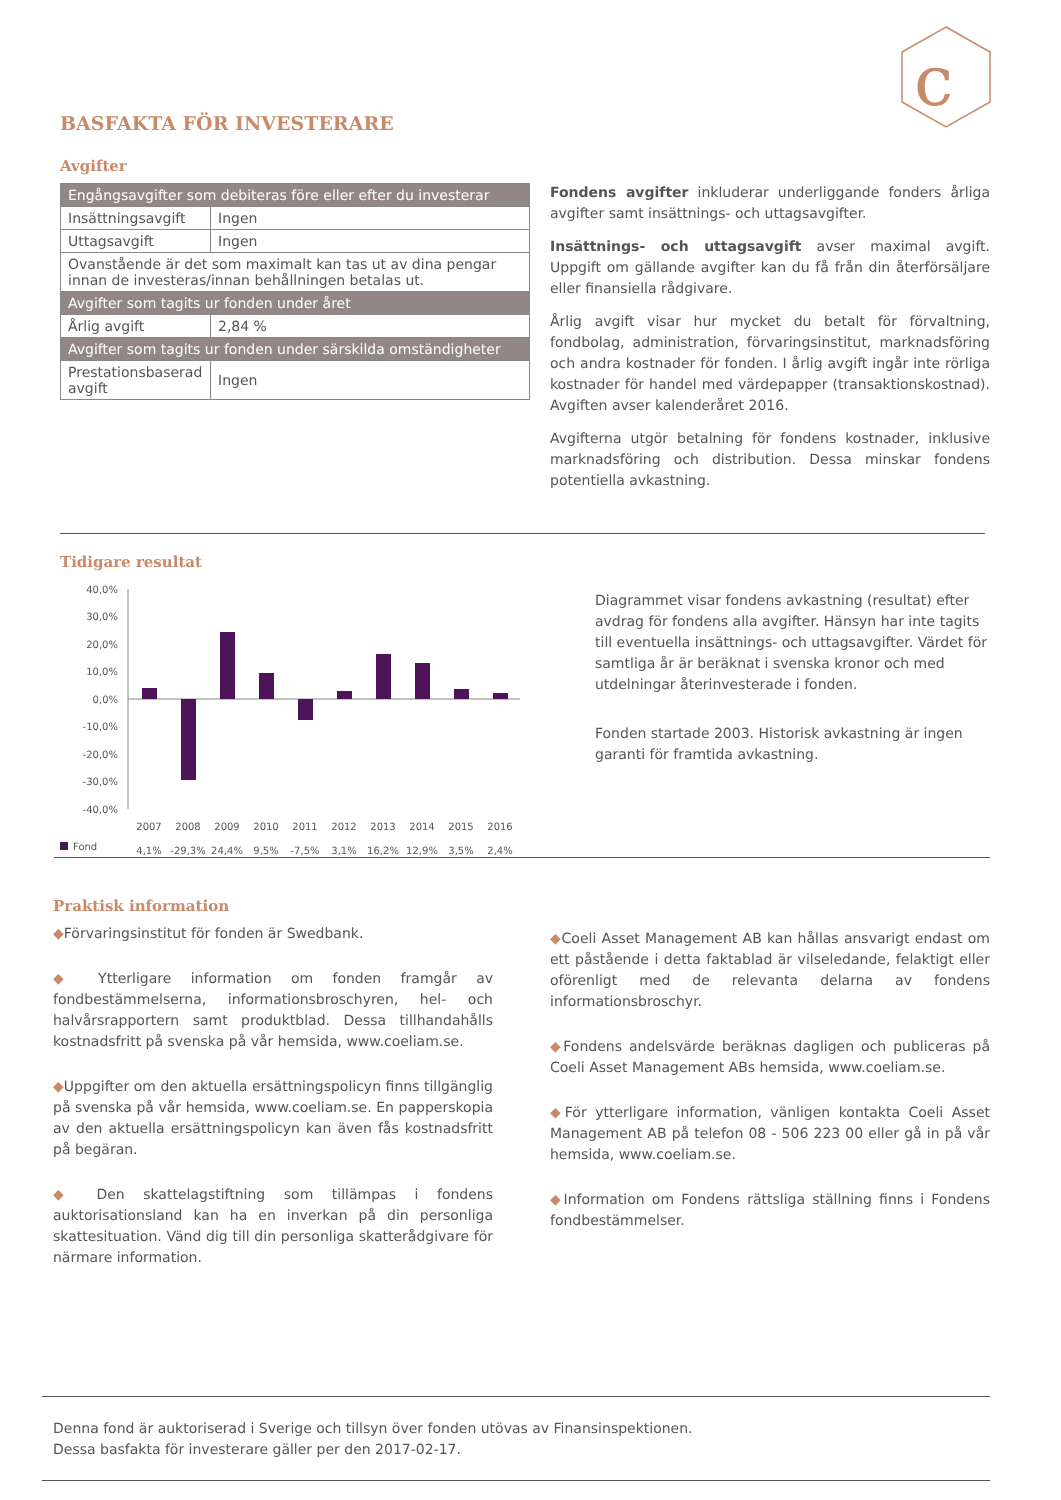c
BASFAKTA FÖR INVESTERARE
Avgifter
| Engångsavgifter som debiteras före eller efter du investerar | |
| Insättningsavgift | Ingen |
| Uttagsavgift | Ingen |
| Ovanstående är det som maximalt kan tas ut av dina pengar innan de investeras/innan behållningen betalas ut. | |
| Avgifter som tagits ur fonden under året | |
| Årlig avgift | 2,84 % |
| Avgifter som tagits ur fonden under särskilda omständigheter | |
| Prestationsbaserad avgift | Ingen |
Fondens avgifter inkluderar underliggande fonders årliga avgifter samt insättnings- och uttagsavgifter.
Insättnings- och uttagsavgift avser maximal avgift. Uppgift om gällande avgifter kan du få från din återförsäljare eller finansiella rådgivare.
Årlig avgift visar hur mycket du betalt för förvaltning, fondbolag, administration, förvaringsinstitut, marknadsföring och andra kostnader för fonden. I årlig avgift ingår inte rörliga kostnader för handel med värdepapper (transaktionskostnad). Avgiften avser kalenderåret 2016.
Avgifterna utgör betalning för fondens kostnader, inklusive marknadsföring och distribution. Dessa minskar fondens potentiella avkastning.
Tidigare resultat
40,0%
30,0%
20,0%
10,0%
0,0%
-10,0%
-20,0%
-30,0%
-40,0%
2007
2008
2009
2010
2011
2012
2013
2014
2015
2016
4,1%
-29,3%
24,4%
9,5%
-7,5%
3,1%
16,2%
12,9%
3,5%
2,4%
Fond
Diagrammet visar fondens avkastning (resultat) efter avdrag för fondens alla avgifter. Hänsyn har inte tagits till eventuella insättnings- och uttagsavgifter. Värdet för samtliga år är beräknat i svenska kronor och med utdelningar återinvesterade i fonden.
Fonden startade 2003. Historisk avkastning är ingen garanti för framtida avkastning.
Praktisk information
◆Förvaringsinstitut för fonden är Swedbank.
◆ Ytterligare information om fonden framgår av fondbestämmelserna, informationsbroschyren, hel- och halvårsrapportern samt produktblad. Dessa tillhandahålls kostnadsfritt på svenska på vår hemsida, www.coeliam.se.
◆Uppgifter om den aktuella ersättningspolicyn finns tillgänglig på svenska på vår hemsida, www.coeliam.se. En papperskopia av den aktuella ersättningspolicyn kan även fås kostnadsfritt på begäran.
◆ Den skattelagstiftning som tillämpas i fondens auktorisationsland kan ha en inverkan på din personliga skattesituation. Vänd dig till din personliga skatterådgivare för närmare information.
◆Coeli Asset Management AB kan hållas ansvarigt endast om ett påstående i detta faktablad är vilseledande, felaktigt eller oförenligt med de relevanta delarna av fondens informationsbroschyr.
◆Fondens andelsvärde beräknas dagligen och publiceras på Coeli Asset Management ABs hemsida, www.coeliam.se.
◆För ytterligare information, vänligen kontakta Coeli Asset Management AB på telefon 08 - 506 223 00 eller gå in på vår hemsida, www.coeliam.se.
◆Information om Fondens rättsliga ställning finns i Fondens fondbestämmelser.
Denna fond är auktoriserad i Sverige och tillsyn över fonden utövas av Finansinspektionen.
Dessa basfakta för investerare gäller per den 2017-02-17.